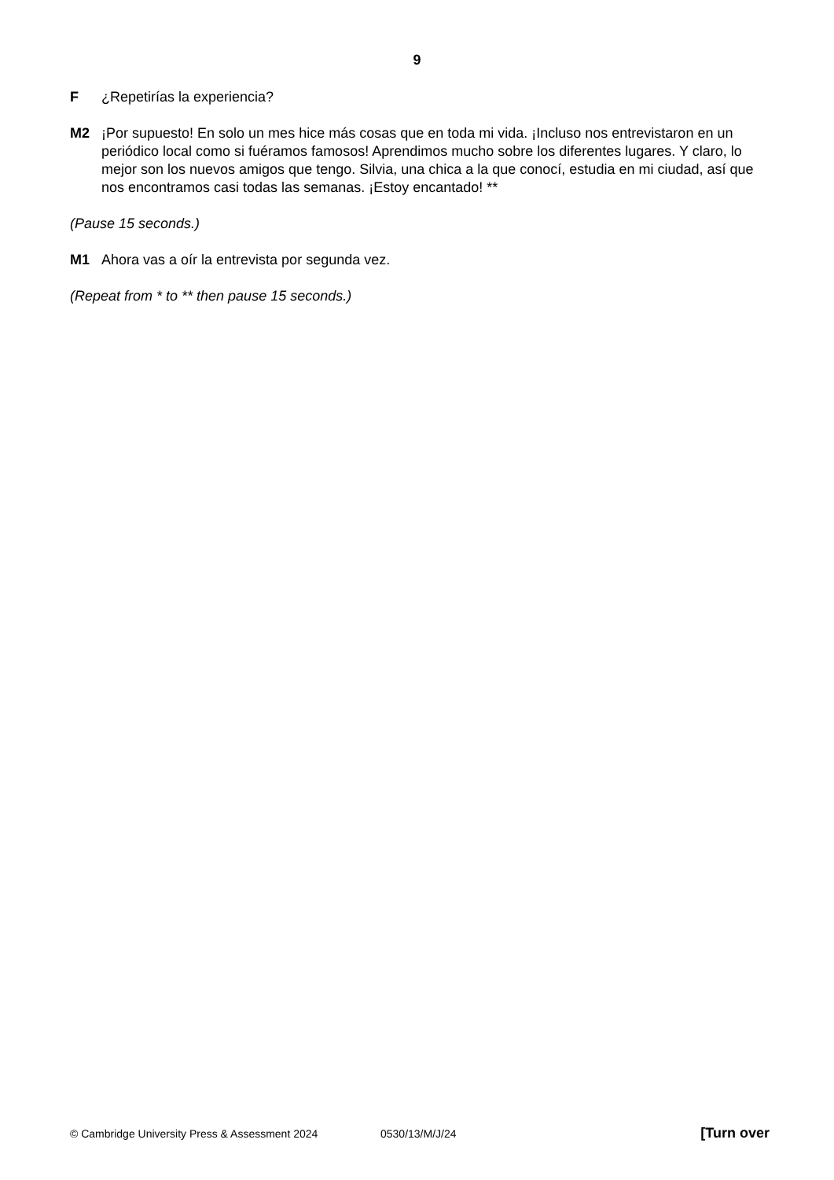9
F ¿Repetirías la experiencia?
M2 ¡Por supuesto! En solo un mes hice más cosas que en toda mi vida. ¡Incluso nos entrevistaron en un periódico local como si fuéramos famosos! Aprendimos mucho sobre los diferentes lugares. Y claro, lo mejor son los nuevos amigos que tengo. Silvia, una chica a la que conocí, estudia en mi ciudad, así que nos encontramos casi todas las semanas. ¡Estoy encantado! **
(Pause 15 seconds.)
M1 Ahora vas a oír la entrevista por segunda vez.
(Repeat from * to ** then pause 15 seconds.)
© Cambridge University Press & Assessment 2024 0530/13/M/J/24 [Turn over